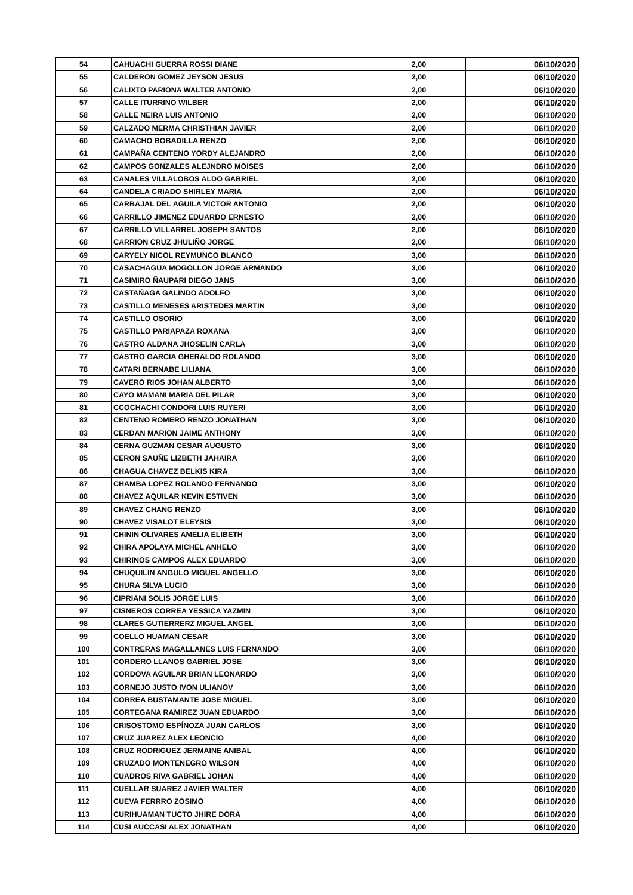| 54 | CAHUACHI GUERRA ROSSI DIANE | 2,00 | 06/10/2020 |
| 55 | CALDERON GOMEZ JEYSON JESUS | 2,00 | 06/10/2020 |
| 56 | CALIXTO PARIONA WALTER ANTONIO | 2,00 | 06/10/2020 |
| 57 | CALLE ITURRINO WILBER | 2,00 | 06/10/2020 |
| 58 | CALLE NEIRA LUIS ANTONIO | 2,00 | 06/10/2020 |
| 59 | CALZADO MERMA CHRISTHIAN JAVIER | 2,00 | 06/10/2020 |
| 60 | CAMACHO BOBADILLA RENZO | 2,00 | 06/10/2020 |
| 61 | CAMPAÑA CENTENO YORDY ALEJANDRO | 2,00 | 06/10/2020 |
| 62 | CAMPOS GONZALES ALEJNDRO MOISES | 2,00 | 06/10/2020 |
| 63 | CANALES VILLALOBOS ALDO GABRIEL | 2,00 | 06/10/2020 |
| 64 | CANDELA CRIADO SHIRLEY MARIA | 2,00 | 06/10/2020 |
| 65 | CARBAJAL DEL AGUILA VICTOR ANTONIO | 2,00 | 06/10/2020 |
| 66 | CARRILLO JIMENEZ EDUARDO ERNESTO | 2,00 | 06/10/2020 |
| 67 | CARRILLO VILLARREL JOSEPH SANTOS | 2,00 | 06/10/2020 |
| 68 | CARRION CRUZ JHULIÑO JORGE | 2,00 | 06/10/2020 |
| 69 | CARYELY NICOL REYMUNCO BLANCO | 3,00 | 06/10/2020 |
| 70 | CASACHAGUA MOGOLLON JORGE ARMANDO | 3,00 | 06/10/2020 |
| 71 | CASIMIRO ÑAUPARI DIEGO JANS | 3,00 | 06/10/2020 |
| 72 | CASTAÑAGA GALINDO ADOLFO | 3,00 | 06/10/2020 |
| 73 | CASTILLO MENESES ARISTEDES MARTIN | 3,00 | 06/10/2020 |
| 74 | CASTILLO OSORIO | 3,00 | 06/10/2020 |
| 75 | CASTILLO PARIAPAZA ROXANA | 3,00 | 06/10/2020 |
| 76 | CASTRO ALDANA JHOSELIN CARLA | 3,00 | 06/10/2020 |
| 77 | CASTRO GARCIA GHERALDO ROLANDO | 3,00 | 06/10/2020 |
| 78 | CATARI BERNABE LILIANA | 3,00 | 06/10/2020 |
| 79 | CAVERO RIOS JOHAN ALBERTO | 3,00 | 06/10/2020 |
| 80 | CAYO MAMANI MARIA DEL PILAR | 3,00 | 06/10/2020 |
| 81 | CCOCHACHI CONDORI LUIS RUYERI | 3,00 | 06/10/2020 |
| 82 | CENTENO ROMERO RENZO JONATHAN | 3,00 | 06/10/2020 |
| 83 | CERDAN MARION JAIME ANTHONY | 3,00 | 06/10/2020 |
| 84 | CERNA GUZMAN CESAR AUGUSTO | 3,00 | 06/10/2020 |
| 85 | CERON SAUÑE LIZBETH JAHAIRA | 3,00 | 06/10/2020 |
| 86 | CHAGUA CHAVEZ BELKIS KIRA | 3,00 | 06/10/2020 |
| 87 | CHAMBA LOPEZ ROLANDO FERNANDO | 3,00 | 06/10/2020 |
| 88 | CHAVEZ AQUILAR KEVIN ESTIVEN | 3,00 | 06/10/2020 |
| 89 | CHAVEZ CHANG RENZO | 3,00 | 06/10/2020 |
| 90 | CHAVEZ VISALOT ELEYSIS | 3,00 | 06/10/2020 |
| 91 | CHININ OLIVARES AMELIA ELIBETH | 3,00 | 06/10/2020 |
| 92 | CHIRA APOLAYA MICHEL ANHELO | 3,00 | 06/10/2020 |
| 93 | CHIRINOS CAMPOS ALEX EDUARDO | 3,00 | 06/10/2020 |
| 94 | CHUQUILIN ANGULO MIGUEL ANGELLO | 3,00 | 06/10/2020 |
| 95 | CHURA SILVA LUCIO | 3,00 | 06/10/2020 |
| 96 | CIPRIANI SOLIS JORGE LUIS | 3,00 | 06/10/2020 |
| 97 | CISNEROS CORREA YESSICA YAZMIN | 3,00 | 06/10/2020 |
| 98 | CLARES GUTIERRERZ MIGUEL ANGEL | 3,00 | 06/10/2020 |
| 99 | COELLO HUAMAN CESAR | 3,00 | 06/10/2020 |
| 100 | CONTRERAS MAGALLANES LUIS FERNANDO | 3,00 | 06/10/2020 |
| 101 | CORDERO LLANOS GABRIEL JOSE | 3,00 | 06/10/2020 |
| 102 | CORDOVA AGUILAR BRIAN LEONARDO | 3,00 | 06/10/2020 |
| 103 | CORNEJO JUSTO IVON ULIANOV | 3,00 | 06/10/2020 |
| 104 | CORREA BUSTAMANTE JOSE MIGUEL | 3,00 | 06/10/2020 |
| 105 | CORTEGANA RAMIREZ JUAN EDUARDO | 3,00 | 06/10/2020 |
| 106 | CRISOSTOMO ESPÍNOZA JUAN CARLOS | 3,00 | 06/10/2020 |
| 107 | CRUZ JUAREZ ALEX LEONCIO | 4,00 | 06/10/2020 |
| 108 | CRUZ RODRIGUEZ JERMAINE ANIBAL | 4,00 | 06/10/2020 |
| 109 | CRUZADO MONTENEGRO WILSON | 4,00 | 06/10/2020 |
| 110 | CUADROS RIVA GABRIEL JOHAN | 4,00 | 06/10/2020 |
| 111 | CUELLAR SUAREZ JAVIER WALTER | 4,00 | 06/10/2020 |
| 112 | CUEVA FERRRO ZOSIMO | 4,00 | 06/10/2020 |
| 113 | CURIHUAMAN TUCTO JHIRE DORA | 4,00 | 06/10/2020 |
| 114 | CUSI AUCCASI ALEX JONATHAN | 4,00 | 06/10/2020 |